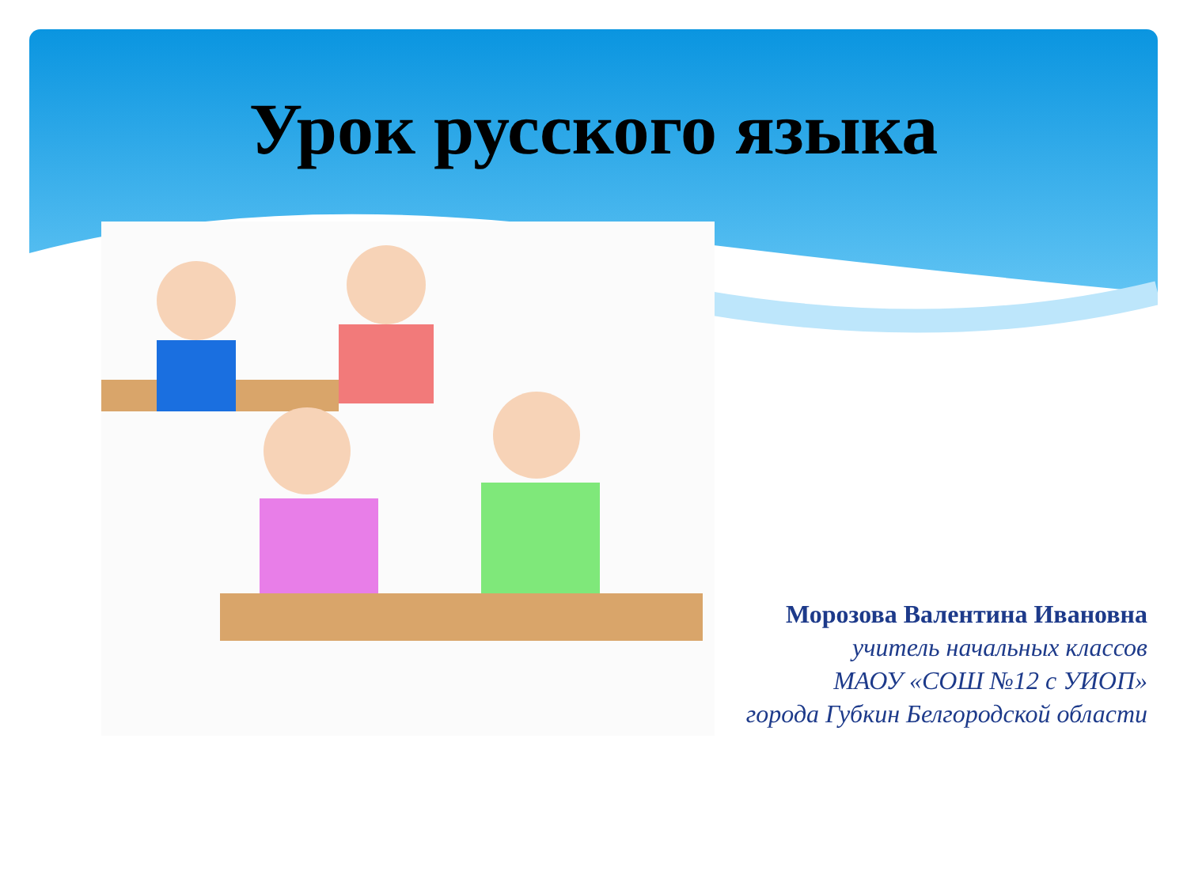Урок русского языка
Морозова Валентина Ивановна
учитель начальных классов
МАОУ «СОШ №12 с УИОП»
города Губкин Белгородской области